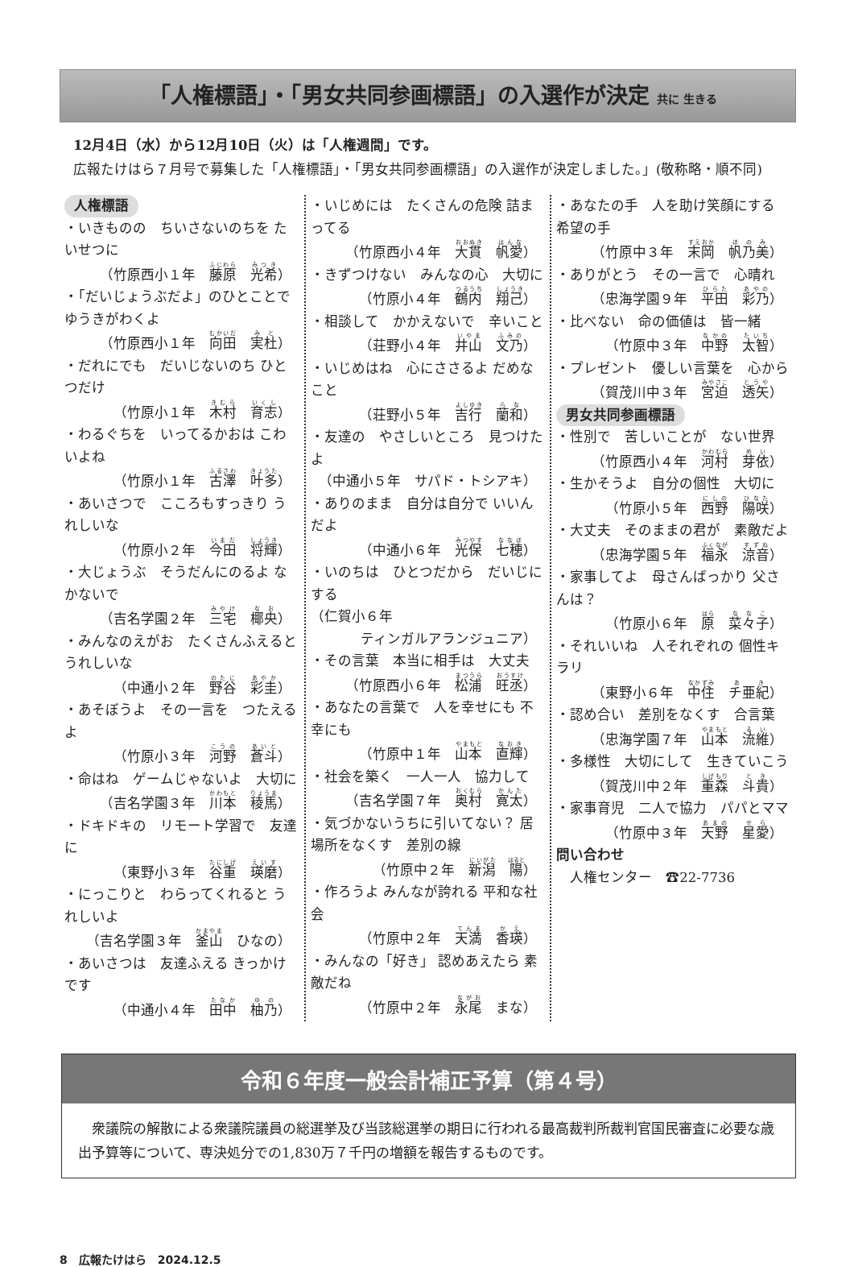「人権標語」・「男女共同参画標語」の入選作が決定 共に 生きる
　12月4日（水）から12月10日（火）は「人権週間」です。
　広報たけはら７月号で募集した「人権標語」・「男女共同参画標語」の入選作が決定しました。」(敬称略・順不同)
人権標語
・いきものの　ちいさないのちを たいせつに
（竹原西小１年　藤原　光希）
・「だいじょうぶだよ」のひとことで ゆうきがわくよ
（竹原西小１年　向田　実杜）
・だれにでも　だいじないのち ひとつだけ
（竹原小１年　木村　育志）
・わるぐちを　いってるかおは こわいよね
（竹原小１年　古澤　叶多）
・あいさつで　こころもすっきり うれしいな
（竹原小２年　今田　将輝）
・大じょうぶ　そうだんにのるよ なかないで
（吉名学園２年　三宅　椰央）
・みんなのえがお　たくさんふえると うれしいな
（中通小２年　野谷　彩圭）
・あそぼうよ　その一言を　つたえるよ
（竹原小３年　河野　蒼斗）
・命はね　ゲームじゃないよ　大切に
（吉名学園３年　川本　稜馬）
・ドキドキの　リモート学習で　友達に
（東野小３年　谷重　瑛磨）
・にっこりと　わらってくれると うれしいよ
（吉名学園３年　釜山　ひなの）
・あいさつは　友達ふえる きっかけです
（中通小４年　田中　柚乃）
・いじめには　たくさんの危険 詰まってる
（竹原西小４年　大貫　帆愛）
・きずつけない　みんなの心　大切に
（竹原小４年　鶴内　翔己）
・相談して　かかえないで　辛いこと
（荘野小４年　井山　文乃）
・いじめはね　心にささるよ だめなこと
（荘野小５年　吉行　蘭和）
・友達の　やさしいところ　見つけたよ
（中通小５年　サパド・トシアキ）
・ありのまま　自分は自分で いいんだよ
（中通小６年　光保　七穂）
・いのちは　ひとつだから　だいじにする
（仁賀小６年
ティンガルアランジュニア）
・その言葉　本当に相手は　大丈夫
（竹原西小６年　松浦　旺丞）
・あなたの言葉で　人を幸せにも 不幸にも
（竹原中１年　山本　直輝）
・社会を築く　一人一人　協力して
（吉名学園７年　奥村　寛太）
・気づかないうちに引いてない？ 居場所をなくす　差別の線
（竹原中２年　新潟　陽）
・作ろうよ みんなが誇れる 平和な社会
（竹原中２年　天満　香瑛）
・みんなの「好き」 認めあえたら 素敵だね
（竹原中２年　永尾　まな）
・あなたの手　人を助け笑顔にする 希望の手
（竹原中３年　末岡　帆乃美）
・ありがとう　その一言で　心晴れ
（忠海学園９年　平田　彩乃）
・比べない　命の価値は　皆一緒
（竹原中３年　中野　太智）
・プレゼント　優しい言葉を　心から
（賀茂川中３年　宮迫　透矢）
男女共同参画標語
・性別で　苦しいことが　ない世界
（竹原西小４年　河村　芽依）
・生かそうよ　自分の個性　大切に
（竹原小５年　西野　陽咲）
・大丈夫　そのままの君が　素敵だよ
（忠海学園５年　福永　涼音）
・家事してよ　母さんばっかり 父さんは？
（竹原小６年　原　菜々子）
・それいいね　人それぞれの 個性キラリ
（東野小６年　中住　チ亜紀）
・認め合い　差別をなくす　合言葉
（忠海学園７年　山本　流維）
・多様性　大切にして　生きていこう
（賀茂川中２年　重森　斗貴）
・家事育児　二人で協力　パパとママ
（竹原中３年　天野　星愛）
問い合わせ
　人権センター　☎22-7736
令和６年度一般会計補正予算（第４号）
　衆議院の解散による衆議院議員の総選挙及び当該総選挙の期日に行われる最高裁判所裁判官国民審査に必要な歳出予算等について、専決処分での1,830万７千円の増額を報告するものです。
8　広報たけはら　2024.12.5